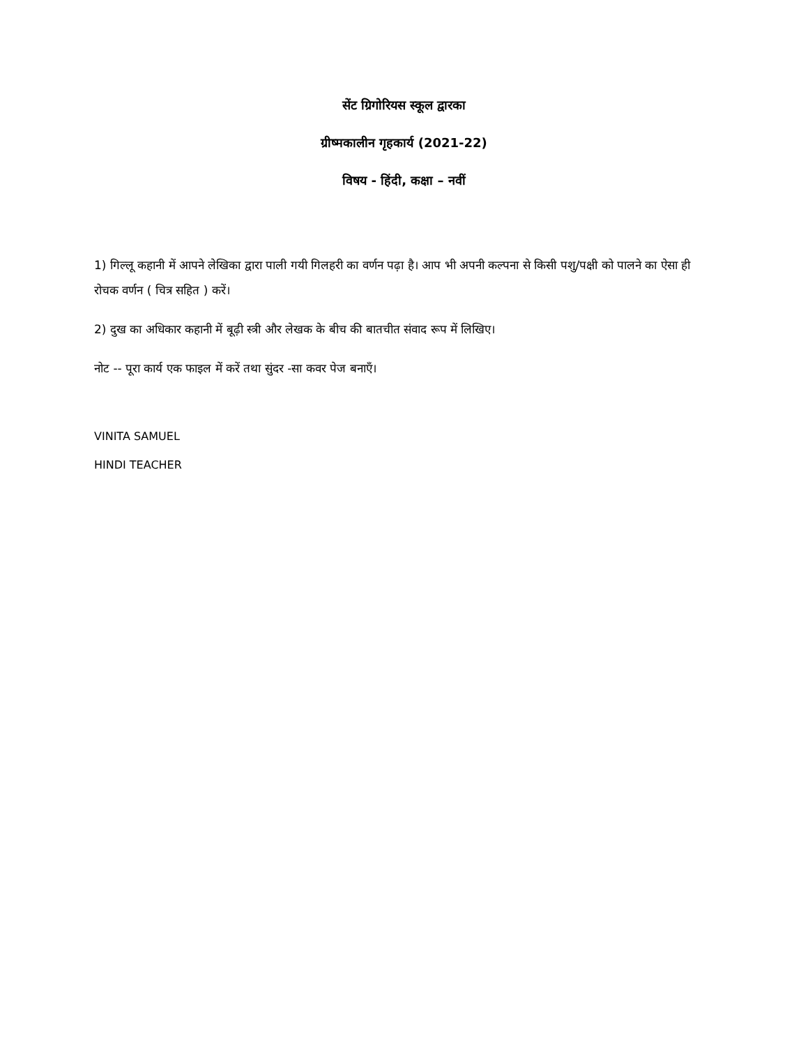सेंट ग्रिगोरियस स्कूल द्वारका
ग्रीष्मकालीन गृहकार्य (2021-22)
विषय - हिंदी, कक्षा – नवीं
1) गिल्लू कहानी में आपने लेखिका द्वारा पाली गयी गिलहरी का वर्णन पढ़ा है। आप भी अपनी कल्पना से किसी पशु/पक्षी को पालने का ऐसा ही रोचक वर्णन ( चित्र सहित ) करें।
2) दुख का अधिकार कहानी में बूढ़ी स्त्री और लेखक के बीच की बातचीत संवाद रूप में लिखिए।
नोट -- पूरा कार्य एक फाइल में करें तथा सुंदर -सा कवर पेज बनाएँ।
VINITA SAMUEL
HINDI TEACHER